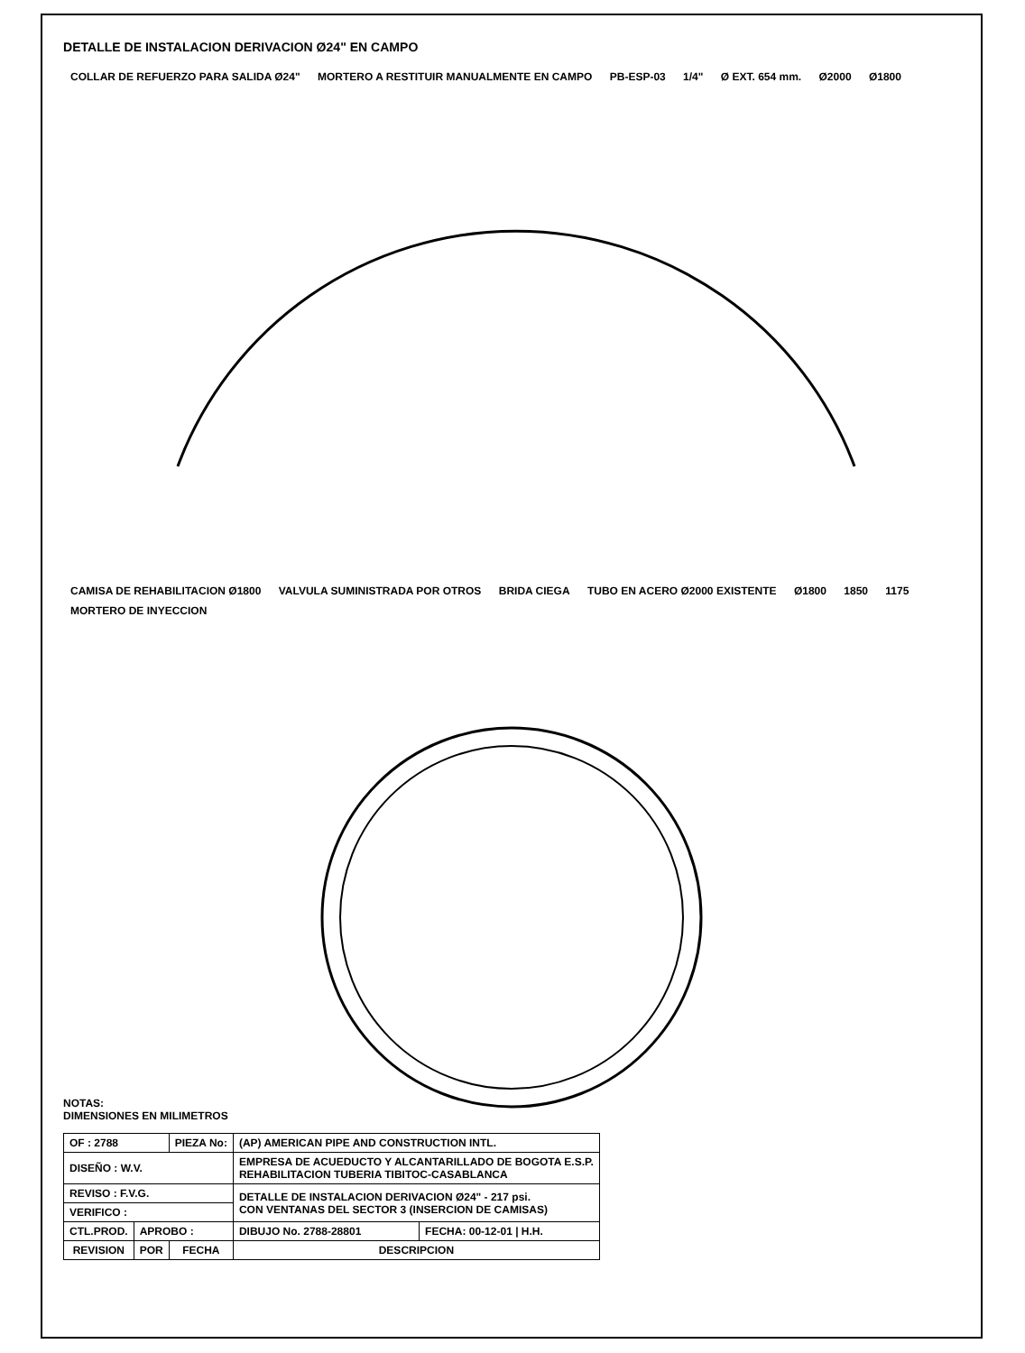DETALLE DE INSTALACION DERIVACION Ø24" EN CAMPO
COLLAR DE REFUERZO PARA SALIDA Ø24" MORTERO A RESTITUIR MANUALMENTE EN CAMPO PB-ESP-03 1/4" Ø EXT. 654 mm. Ø2000 Ø1800
CAMISA DE REHABILITACION Ø1800 VALVULA SUMINISTRADA POR OTROS BRIDA CIEGA TUBO EN ACERO Ø2000 EXISTENTE Ø1800 1850 1175 MORTERO DE INYECCION
NOTAS:
DIMENSIONES EN MILIMETROS
| OF : 2788 | | PIEZA No: | (AP) AMERICAN PIPE AND CONSTRUCTION INTL. | |
| DISEÑO : W.V. | | | EMPRESA DE ACUEDUCTO Y ALCANTARILLADO DE BOGOTA E.S.P. REHABILITACION TUBERIA TIBITOC-CASABLANCA | |
| REVISO : F.V.G. | | | DETALLE DE INSTALACION DERIVACION Ø24" - 217 psi. CON VENTANAS DEL SECTOR 3 (INSERCION DE CAMISAS) | |
| VERIFICO : | | | | |
| CTL.PROD. | APROBO : | | DIBUJO No. 2788-28801 | FECHA: 00-12-01 / H.H. |
| REVISION | POR | FECHA | DESCRIPCION | |